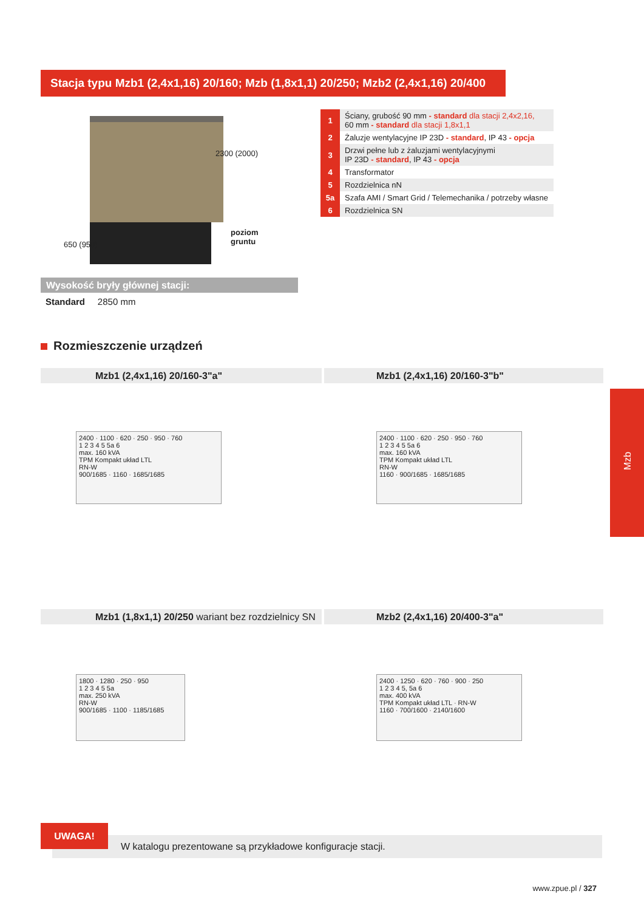Stacja typu Mzb1 (2,4x1,16) 20/160; Mzb (1,8x1,1) 20/250; Mzb2 (2,4x1,16) 20/400
2300 (2000)
poziom
gruntu
650 (950)
| 1 | Ściany, grubość 90 mm - standard dla stacji 2,4x2,16, 60 mm - standard dla stacji 1,8x1,1 |
| 2 | Żaluzje wentylacyjne IP 23D - standard , IP 43 - opcja |
| 3 | Drzwi pełne lub z żaluzjami wentylacyjnymi IP 23D - standard , IP 43 - opcja |
| 4 | Transformator |
| 5 | Rozdzielnica nN |
| 5a | Szafa AMI / Smart Grid / Telemechanika / potrzeby własne |
| 6 | Rozdzielnica SN |
Wysokość bryły głównej stacji:
Standard 2850 mm
Rozmieszczenie urządzeń
Mzb1 (2,4x1,16) 20/160-3"a" Mzb1 (2,4x1,16) 20/160-3"b"
2400 · 1100 · 620 · 250 · 950 · 760
1 2 3 4 5 5a 6
max. 160 kVA
TPM Kompakt układ LTL
RN-W
900/1685 · 1160 · 1685/1685
2400 · 1100 · 620 · 250 · 950 · 760
1 2 3 4 5 5a 6
max. 160 kVA
TPM Kompakt układ LTL
RN-W
1160 · 900/1685 · 1685/1685
Mzb1 (1,8x1,1) 20/250 wariant bez rozdzielnicy SN
Mzb2 (2,4x1,16) 20/400-3"a"
1800 · 1280 · 250 · 950
1 2 3 4 5 5a
max. 250 kVA
RN-W
900/1685 · 1100 · 1185/1685
2400 · 1250 · 620 · 760 · 900 · 250
1 2 3 4 5, 5a 6
max. 400 kVA
TPM Kompakt układ LTL · RN-W
1160 · 700/1600 · 2140/1600
Mzb
W katalogu prezentowane są przykładowe konfiguracje stacji.
UWAGA!
www.zpue.pl / 327